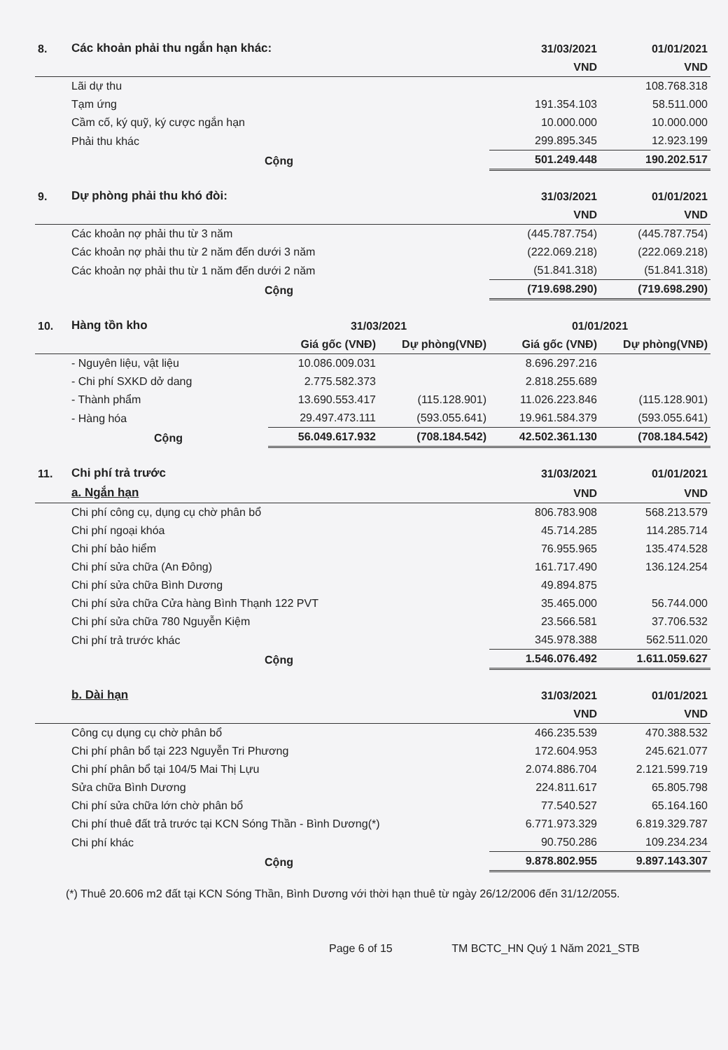| 8. | Các khoản phải thu ngắn hạn khác: | 31/03/2021 | 01/01/2021 |
| | | VND | VND |
| | Lãi dự thu | | 108.768.318 |
| | Tạm ứng | 191.354.103 | 58.511.000 |
| | Cầm cố, ký quỹ, ký cược ngắn hạn | 10.000.000 | 10.000.000 |
| | Phải thu khác | 299.895.345 | 12.923.199 |
| | Cộng | 501.249.448 | 190.202.517 |
| 9. | Dự phòng phải thu khó đòi: | 31/03/2021 | 01/01/2021 |
| | | VND | VND |
| | Các khoản nợ phải thu từ 3 năm | (445.787.754) | (445.787.754) |
| | Các khoản nợ phải thu từ 2 năm đến dưới 3 năm | (222.069.218) | (222.069.218) |
| | Các khoản nợ phải thu từ 1 năm đến dưới 2 năm | (51.841.318) | (51.841.318) |
| | Cộng | (719.698.290) | (719.698.290) |
| 10. | Hàng tồn kho | 31/03/2021 | | 01/01/2021 | |
| | | Giá gốc (VNĐ) | Dự phòng(VNĐ) | Giá gốc (VNĐ) | Dự phòng(VNĐ) |
| | - Nguyên liệu, vật liệu | 10.086.009.031 | | 8.696.297.216 | |
| | - Chi phí SXKD dở dang | 2.775.582.373 | | 2.818.255.689 | |
| | - Thành phẩm | 13.690.553.417 | (115.128.901) | 11.026.223.846 | (115.128.901) |
| | - Hàng hóa | 29.497.473.111 | (593.055.641) | 19.961.584.379 | (593.055.641) |
| | Cộng | 56.049.617.932 | (708.184.542) | 42.502.361.130 | (708.184.542) |
| 11. | Chi phí trả trước | 31/03/2021 | 01/01/2021 |
| | a. Ngắn hạn | VND | VND |
| | Chi phí công cụ, dụng cụ chờ phân bổ | 806.783.908 | 568.213.579 |
| | Chi phí ngoại khóa | 45.714.285 | 114.285.714 |
| | Chi phí bảo hiểm | 76.955.965 | 135.474.528 |
| | Chi phí sửa chữa (An Đông) | 161.717.490 | 136.124.254 |
| | Chi phí sửa chữa Bình Dương | 49.894.875 | |
| | Chi phí sửa chữa Cửa hàng Bình Thạnh 122 PVT | 35.465.000 | 56.744.000 |
| | Chi phí sửa chữa 780 Nguyễn Kiệm | 23.566.581 | 37.706.532 |
| | Chi phí trả trước khác | 345.978.388 | 562.511.020 |
| | Cộng | 1.546.076.492 | 1.611.059.627 |
| | b. Dài hạn | 31/03/2021 | 01/01/2021 |
| | | VND | VND |
| | Công cụ dụng cụ chờ phân bổ | 466.235.539 | 470.388.532 |
| | Chi phí phân bổ tại 223 Nguyễn Tri Phương | 172.604.953 | 245.621.077 |
| | Chi phí phân bổ tại 104/5 Mai Thị Lựu | 2.074.886.704 | 2.121.599.719 |
| | Sửa chữa Bình Dương | 224.811.617 | 65.805.798 |
| | Chi phí sửa chữa lớn chờ phân bổ | 77.540.527 | 65.164.160 |
| | Chi phí thuê đất trả trước tại KCN Sóng Thần - Bình Dương(*) | 6.771.973.329 | 6.819.329.787 |
| | Chi phí khác | 90.750.286 | 109.234.234 |
| | Cộng | 9.878.802.955 | 9.897.143.307 |
(*) Thuê 20.606 m2 đất tại KCN Sóng Thần, Bình Dương với thời hạn thuê từ ngày 26/12/2006 đến 31/12/2055.
Page 6 of 15 TM BCTC_HN Quý 1 Năm 2021_STB